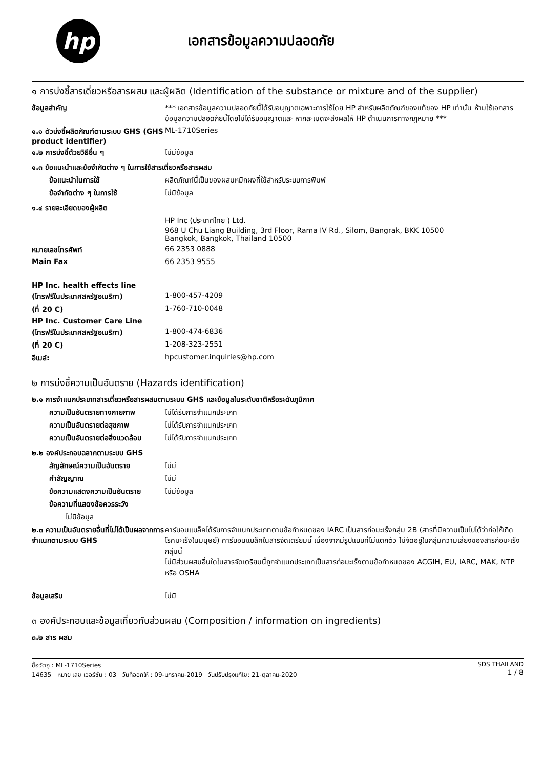hp
เอกสารข้อมูลความปลอดภัย
๑ การบ่งชี้สารเดี่ยวหรือสารผสม และผู้ผลิต (Identification of the substance or mixture and of the supplier)
ข้อมูลสำคัญ *** เอกสารข้อมูลความปลอดภัยนี้ได้รับอนุญาตเฉพาะการใช้โดย HP สำหรับผลิตภัณฑ์ของแท้ของ HP เท่านั้น ห้ามใช้เอกสารข้อมูลความปลอดภัยนี้โดยไม่ได้รับอนุญาตและ หากละเมิดจะส่งผลให้ HP ดำเนินการทางกฎหมาย ***
๑.๑ ตัวบ่งชี้ผลิตภัณฑ์ตามระบบ GHS (GHS product identifier)
ML-1710Series
๑.๒ การบ่งชี้ด้วยวิธีอื่น ๆ ไม่มีข้อมูล
๑.๓ ข้อแนะนำและข้อจำกัดต่าง ๆ ในการใช้สารเดี่ยวหรือสารผสม
ข้อแนะนำในการใช้ ผลิตภัณฑ์นี้เป็นของผสมหมึกผงที่ใช้สำหรับระบบการพิมพ์
ข้อจำกัดต่าง ๆ ในการใช้ ไม่มีข้อมูล
๑.๔ รายละเอียดของผู้ผลิต
HP Inc (ประเทศไทย ) Ltd.
968 U Chu Liang Building, 3rd Floor, Rama IV Rd., Silom, Bangrak, BKK 10500
Bangkok, Bangkok, Thailand 10500
หมายเลขโทรศัพท์ 66 2353 0888
Main Fax 66 2353 9555
HP Inc. health effects line
(โทรฟรีในประเทศสหรัฐอเมริกา) 1-800-457-4209
(ที่ 20 C) 1-760-710-0048
HP Inc. Customer Care Line
(โทรฟรีในประเทศสหรัฐอเมริกา) 1-800-474-6836
(ที่ 20 C) 1-208-323-2551
อีเมล์: hpcustomer.inquiries@hp.com
๒ การบ่งชี้ความเป็นอันตราย (Hazards identification)
๒.๑ การจำแนกประเภทสารเดี่ยวหรือสารผสมตามระบบ GHS และข้อมูลในระดับชาติหรือระดับภูมิภาค
ความเป็นอันตรายทางกายภาพ ไม่ได้รับการจำแนกประเภท
ความเป็นอันตรายต่อสุขภาพ ไม่ได้รับการจำแนกประเภท
ความเป็นอันตรายต่อสิ่งแวดล้อม
ไม่ได้รับการจำแนกประเภท
๒.๒ องค์ประกอบฉลากตามระบบ GHS
สัญลักษณ์ความเป็นอันตราย ไม่มี
คำสัญญาณ ไม่มี
ข้อความแสดงความเป็นอันตราย ไม่มีข้อมูล
ข้อความที่แสดงข้อควรระวัง
ไม่มีข้อมูล
๒.๓ ความเป็นอันตรายอื่นที่ไม่ได้เป็นผลจากการจำแนกตามระบบ GHS
คาร์บอนแบล็คได้รับการจำแนกประเภทตามข้อกำหนดของ IARC เป็นสารก่อมะเร็งกลุ่ม 2B (สารที่มีความเป็นไปได้ว่าก่อให้เกิดโรคมะเร็งในมนุษย์) คาร์บอนแบล็คในสารจัดเตรียมนี้ เนื่องจากมีรูปแบบที่ไม่แตกตัว ไม่จัดอยู่ในกลุ่มความเสี่ยงของสารก่อมะเร็งกลุ่มนี้
ไม่มีส่วนผสมอื่นใดในสารจัดเตรียมนี้ถูกจำแนกประเภทเป็นสารก่อมะเร็งตามข้อกำหนดของ ACGIH, EU, IARC, MAK, NTP หรือ OSHA
ข้อมูลเสริม ไม่มี
๓ องค์ประกอบและข้อมูลเกี่ยวกับส่วนผสม (Composition / information on ingredients)
๓.๒ สาร ผสม
ชื่อวัตถุ : ML-1710Series
14635 หมาย เลข เวอร์ชั่น : 03 วันที่ออกให้ : 09-มกราคม-2019 วันปรับปรุงแก้ไข: 21-ตุลาคม-2020
SDS THAILAND
1 / 8